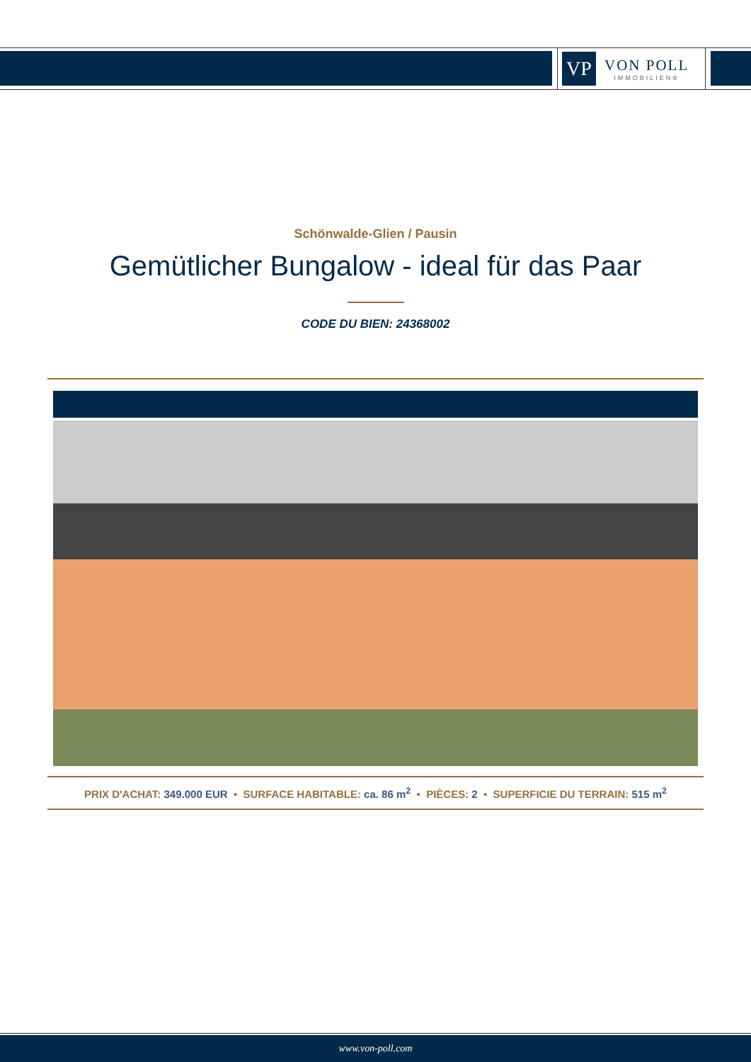VP
VON POLL
IMMOBILIEN®
Schönwalde-Glien / Pausin
Gemütlicher Bungalow - ideal für das Paar
CODE DU BIEN: 24368002
PRIX D'ACHAT: 349.000 EUR • SURFACE HABITABLE: ca. 86 m<sup>2</sup> • PIÈCES: 2 • SUPERFICIE DU TERRAIN: 515 m<sup>2</sup>
www.von-poll.com